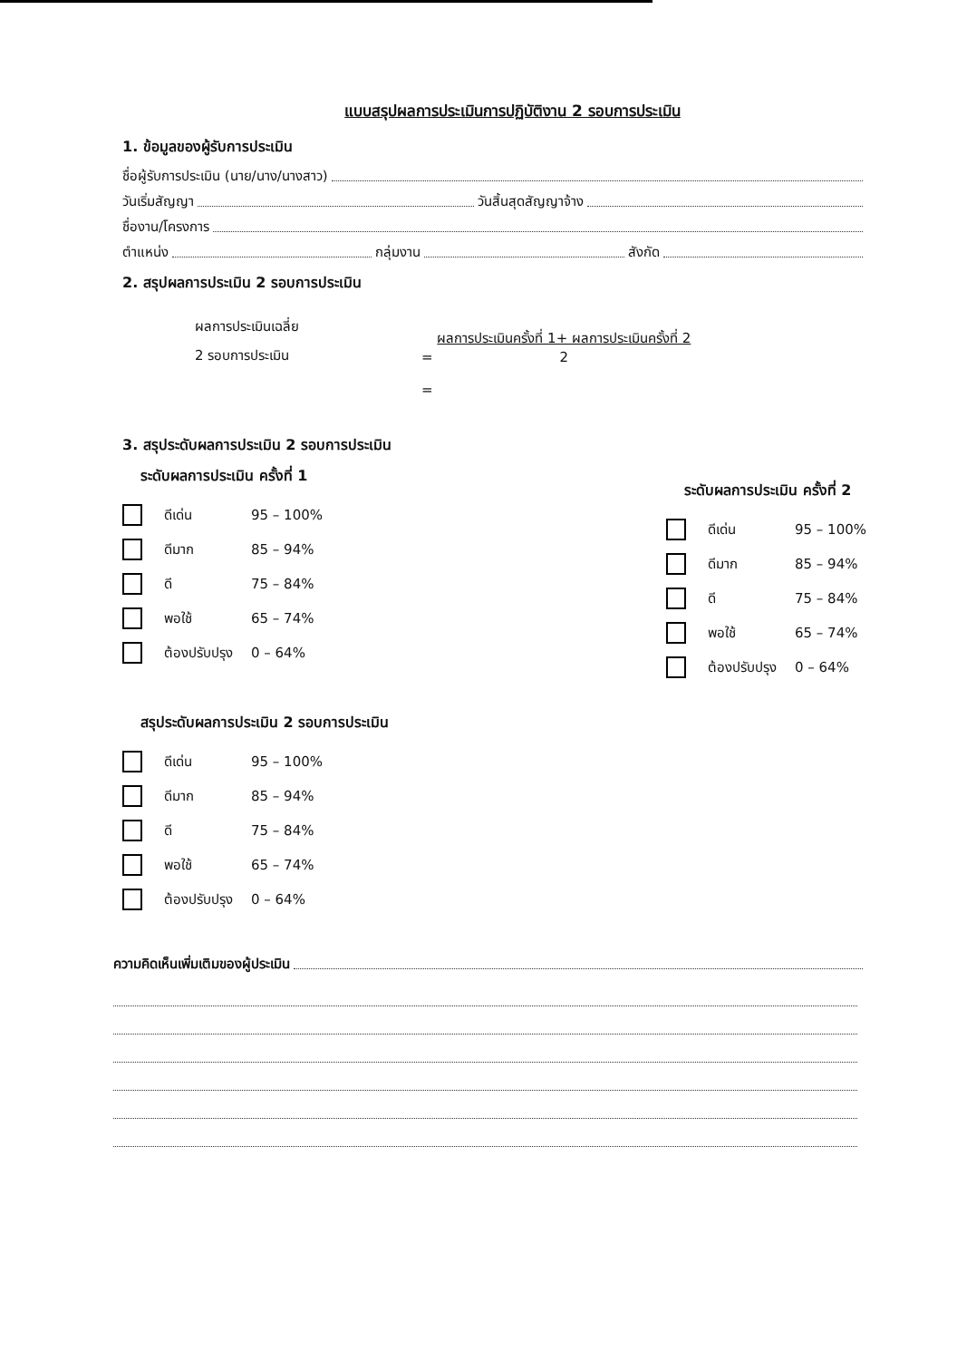แบบสรุปผลการประเมินการปฏิบัติงาน 2 รอบการประเมิน
1. ข้อมูลของผู้รับการประเมิน
ชื่อผู้รับการประเมิน (นาย/นาง/นางสาว)
วันเริ่มสัญญา วันสิ้นสุดสัญญาจ้าง
ชื่องาน/โครงการ
ตำแหน่ง กลุ่มงาน สังกัด
2. สรุปผลการประเมิน 2 รอบการประเมิน
ผลการประเมินเฉลี่ย
2 รอบการประเมิน
= ผลการประเมินครั้งที่ 1+ ผลการประเมินครั้งที่ 2 2
=
3. สรุประดับผลการประเมิน 2 รอบการประเมิน
ระดับผลการประเมิน ครั้งที่ 1
ดีเด่น 95 – 100%
ดีมาก 85 – 94%
ดี 75 – 84%
พอใช้ 65 – 74%
ต้องปรับปรุง 0 – 64%
ระดับผลการประเมิน ครั้งที่ 2
ดีเด่น 95 – 100%
ดีมาก 85 – 94%
ดี 75 – 84%
พอใช้ 65 – 74%
ต้องปรับปรุง 0 – 64%
สรุประดับผลการประเมิน 2 รอบการประเมิน
ดีเด่น 95 – 100%
ดีมาก 85 – 94%
ดี 75 – 84%
พอใช้ 65 – 74%
ต้องปรับปรุง 0 – 64%
ความคิดเห็นเพิ่มเติมของผู้ประเมิน